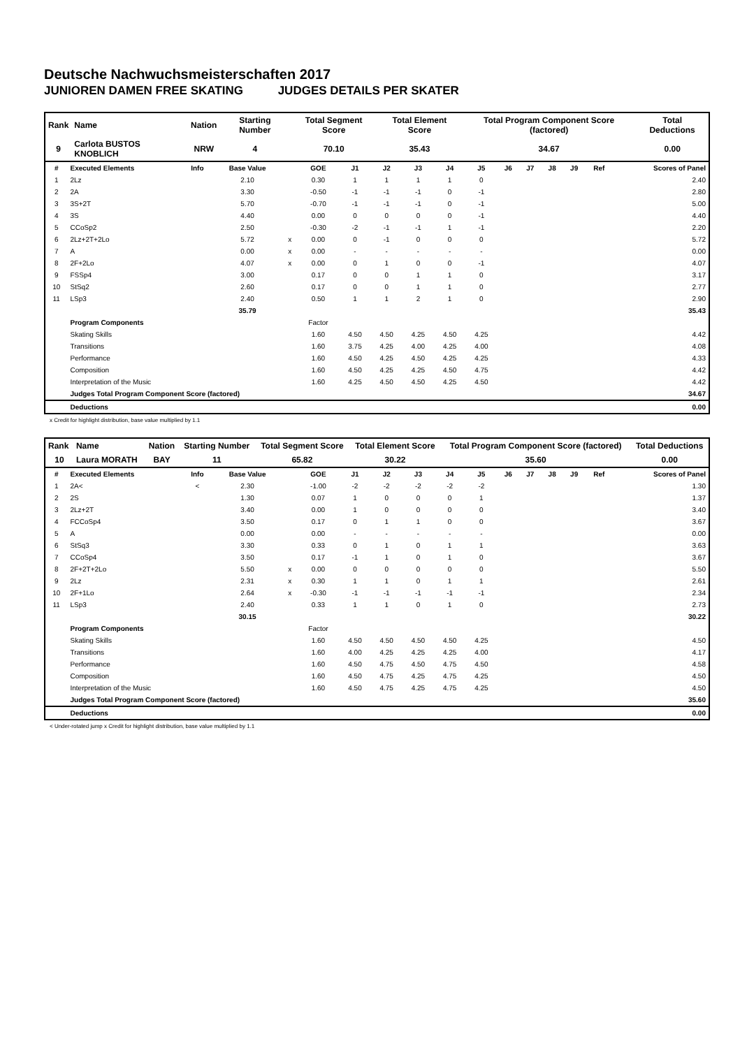Deutsche Nachwuchsmeisterschaften 2017
JUNIOREN DAMEN FREE SKATING JUDGES DETAILS PER SKATER
| Rank | Name | Nation | Starting Number | Total Segment Score | Total Element Score | Total Program Component Score (factored) | Total Deductions |
| --- | --- | --- | --- | --- | --- | --- | --- |
| 9 | Carlota BUSTOS KNOBLICH | NRW | 4 | 70.10 | 35.43 | 34.67 | 0.00 |
| # | Executed Elements | Info | Base Value | | GOE | J1 | J2 | J3 | J4 | J5 | J6 | J7 | J8 | J9 | Ref | Scores of Panel |
| --- | --- | --- | --- | --- | --- | --- | --- | --- | --- | --- | --- | --- | --- | --- | --- | --- |
| 1 | 2Lz | | 2.10 | | 0.30 | 1 | 1 | 1 | 1 | 0 | | | | | | 2.40 |
| 2 | 2A | | 3.30 | | -0.50 | -1 | -1 | -1 | 0 | -1 | | | | | | 2.80 |
| 3 | 3S+2T | | 5.70 | | -0.70 | -1 | -1 | -1 | 0 | -1 | | | | | | 5.00 |
| 4 | 3S | | 4.40 | | 0.00 | 0 | 0 | 0 | 0 | -1 | | | | | | 4.40 |
| 5 | CCoSp2 | | 2.50 | | -0.30 | -2 | -1 | -1 | 1 | -1 | | | | | | 2.20 |
| 6 | 2Lz+2T+2Lo | | 5.72 | x | 0.00 | 0 | -1 | 0 | 0 | 0 | | | | | | 5.72 |
| 7 | A | | 0.00 | x | 0.00 | - | - | - | - | - | | | | | | 0.00 |
| 8 | 2F+2Lo | | 4.07 | x | 0.00 | 0 | 1 | 0 | 0 | -1 | | | | | | 4.07 |
| 9 | FSSp4 | | 3.00 | | 0.17 | 0 | 0 | 1 | 1 | 0 | | | | | | 3.17 |
| 10 | StSq2 | | 2.60 | | 0.17 | 0 | 0 | 1 | 1 | 0 | | | | | | 2.77 |
| 11 | LSp3 | | 2.40 | | 0.50 | 1 | 1 | 2 | 1 | 0 | | | | | | 2.90 |
| | | | 35.79 | | | | | | | | | | | | | 35.43 |
| | Program Components | | | | Factor | | | | | | | | | | | |
| | Skating Skills | | | | 1.60 | 4.50 | 4.50 | 4.25 | 4.50 | 4.25 | | | | | | 4.42 |
| | Transitions | | | | 1.60 | 3.75 | 4.25 | 4.00 | 4.25 | 4.00 | | | | | | 4.08 |
| | Performance | | | | 1.60 | 4.50 | 4.25 | 4.50 | 4.25 | 4.25 | | | | | | 4.33 |
| | Composition | | | | 1.60 | 4.50 | 4.25 | 4.25 | 4.50 | 4.75 | | | | | | 4.42 |
| | Interpretation of the Music | | | | 1.60 | 4.25 | 4.50 | 4.50 | 4.25 | 4.50 | | | | | | 4.42 |
| | Judges Total Program Component Score (factored) | | | | | | | | | | | | | | | 34.67 |
| | Deductions | | | | | | | | | | | | | | | 0.00 |
x Credit for highlight distribution, base value multiplied by 1.1
| Rank | Name | Nation | Starting Number | Total Segment Score | Total Element Score | Total Program Component Score (factored) | Total Deductions |
| --- | --- | --- | --- | --- | --- | --- | --- |
| 10 | Laura MORATH | BAY | 11 | 65.82 | 30.22 | 35.60 | 0.00 |
| # | Executed Elements | Info | Base Value | | GOE | J1 | J2 | J3 | J4 | J5 | J6 | J7 | J8 | J9 | Ref | Scores of Panel |
| --- | --- | --- | --- | --- | --- | --- | --- | --- | --- | --- | --- | --- | --- | --- | --- | --- |
| 1 | 2A< | < | 2.30 | | -1.00 | -2 | -2 | -2 | -2 | -2 | | | | | | 1.30 |
| 2 | 2S | | 1.30 | | 0.07 | 1 | 0 | 0 | 0 | 1 | | | | | | 1.37 |
| 3 | 2Lz+2T | | 3.40 | | 0.00 | 1 | 0 | 0 | 0 | 0 | | | | | | 3.40 |
| 4 | FCCoSp4 | | 3.50 | | 0.17 | 0 | 1 | 1 | 0 | 0 | | | | | | 3.67 |
| 5 | A | | 0.00 | | 0.00 | - | - | - | - | - | | | | | | 0.00 |
| 6 | StSq3 | | 3.30 | | 0.33 | 0 | 1 | 0 | 1 | 1 | | | | | | 3.63 |
| 7 | CCoSp4 | | 3.50 | | 0.17 | -1 | 1 | 0 | 1 | 0 | | | | | | 3.67 |
| 8 | 2F+2T+2Lo | | 5.50 | x | 0.00 | 0 | 0 | 0 | 0 | 0 | | | | | | 5.50 |
| 9 | 2Lz | | 2.31 | x | 0.30 | 1 | 1 | 0 | 1 | 1 | | | | | | 2.61 |
| 10 | 2F+1Lo | | 2.64 | x | -0.30 | -1 | -1 | -1 | -1 | -1 | | | | | | 2.34 |
| 11 | LSp3 | | 2.40 | | 0.33 | 1 | 1 | 0 | 1 | 0 | | | | | | 2.73 |
| | | | 30.15 | | | | | | | | | | | | | 30.22 |
| | Program Components | | | | Factor | | | | | | | | | | | |
| | Skating Skills | | | | 1.60 | 4.50 | 4.50 | 4.50 | 4.50 | 4.25 | | | | | | 4.50 |
| | Transitions | | | | 1.60 | 4.00 | 4.25 | 4.25 | 4.25 | 4.00 | | | | | | 4.17 |
| | Performance | | | | 1.60 | 4.50 | 4.75 | 4.50 | 4.75 | 4.50 | | | | | | 4.58 |
| | Composition | | | | 1.60 | 4.50 | 4.75 | 4.25 | 4.75 | 4.25 | | | | | | 4.50 |
| | Interpretation of the Music | | | | 1.60 | 4.50 | 4.75 | 4.25 | 4.75 | 4.25 | | | | | | 4.50 |
| | Judges Total Program Component Score (factored) | | | | | | | | | | | | | | | 35.60 |
| | Deductions | | | | | | | | | | | | | | | 0.00 |
< Under-rotated jump x Credit for highlight distribution, base value multiplied by 1.1